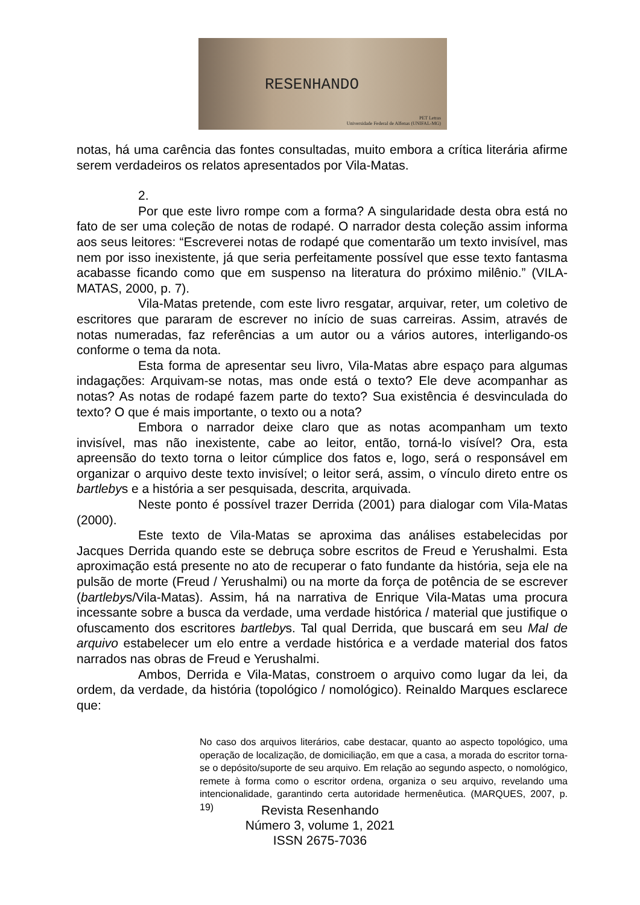RESENHANDO
PET Letras
Universidade Federal de Alfenas (UNIFAL-MG)
notas, há uma carência das fontes consultadas, muito embora a crítica literária afirme serem verdadeiros os relatos apresentados por Vila-Matas.
2.
Por que este livro rompe com a forma? A singularidade desta obra está no fato de ser uma coleção de notas de rodapé. O narrador desta coleção assim informa aos seus leitores: “Escreverei notas de rodapé que comentarão um texto invisível, mas nem por isso inexistente, já que seria perfeitamente possível que esse texto fantasma acabasse ficando como que em suspenso na literatura do próximo milênio.” (VILA-MATAS, 2000, p. 7).
Vila-Matas pretende, com este livro resgatar, arquivar, reter, um coletivo de escritores que pararam de escrever no início de suas carreiras. Assim, através de notas numeradas, faz referências a um autor ou a vários autores, interligando-os conforme o tema da nota.
Esta forma de apresentar seu livro, Vila-Matas abre espaço para algumas indagações: Arquivam-se notas, mas onde está o texto? Ele deve acompanhar as notas? As notas de rodapé fazem parte do texto? Sua existência é desvinculada do texto? O que é mais importante, o texto ou a nota?
Embora o narrador deixe claro que as notas acompanham um texto invisível, mas não inexistente, cabe ao leitor, então, torná-lo visível? Ora, esta apreensão do texto torna o leitor cúmplice dos fatos e, logo, será o responsável em organizar o arquivo deste texto invisível; o leitor será, assim, o vínculo direto entre os bartlebys e a história a ser pesquisada, descrita, arquivada.
Neste ponto é possível trazer Derrida (2001) para dialogar com Vila-Matas (2000).
Este texto de Vila-Matas se aproxima das análises estabelecidas por Jacques Derrida quando este se debruça sobre escritos de Freud e Yerushalmi. Esta aproximação está presente no ato de recuperar o fato fundante da história, seja ele na pulsão de morte (Freud / Yerushalmi) ou na morte da força de potência de se escrever (bartlebys/Vila-Matas). Assim, há na narrativa de Enrique Vila-Matas uma procura incessante sobre a busca da verdade, uma verdade histórica / material que justifique o ofuscamento dos escritores bartlebys. Tal qual Derrida, que buscará em seu Mal de arquivo estabelecer um elo entre a verdade histórica e a verdade material dos fatos narrados nas obras de Freud e Yerushalmi.
Ambos, Derrida e Vila-Matas, constroem o arquivo como lugar da lei, da ordem, da verdade, da história (topológico / nomológico). Reinaldo Marques esclarece que:
No caso dos arquivos literários, cabe destacar, quanto ao aspecto topológico, uma operação de localização, de domiciliação, em que a casa, a morada do escritor torna-se o depósito/suporte de seu arquivo. Em relação ao segundo aspecto, o nomológico, remete à forma como o escritor ordena, organiza o seu arquivo, revelando uma intencionalidade, garantindo certa autoridade hermenêutica. (MARQUES, 2007, p. 19)
Revista Resenhando
Número 3, volume 1, 2021
ISSN 2675-7036